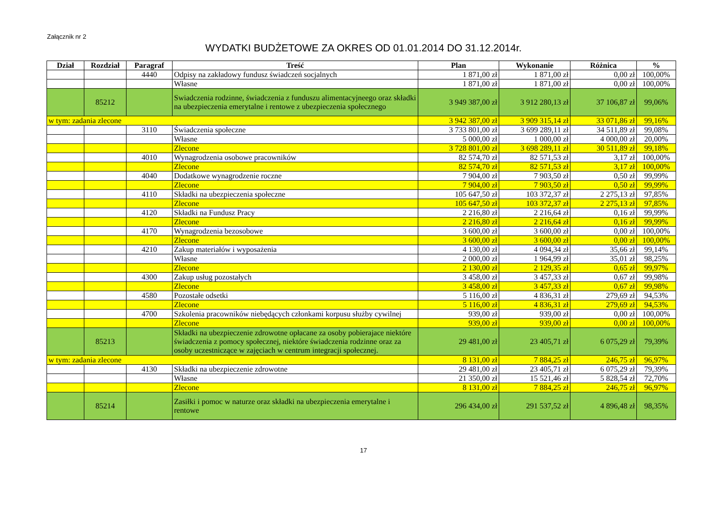Załącznik nr 2
WYDATKI BUDŻETOWE ZA OKRES OD 01.01.2014 DO 31.12.2014r.
| Dział | Rozdział | Paragraf | Treść | Plan | Wykonanie | Różnica | % |
| --- | --- | --- | --- | --- | --- | --- | --- |
| | | 4440 | Odpisy na zakładowy fundusz świadczeń socjalnych | 1 871,00 zł | 1 871,00 zł | 0,00 zł | 100,00% |
| | | | Własne | 1 871,00 zł | 1 871,00 zł | 0,00 zł | 100,00% |
| | 85212 | | Swiadczenia rodzinne, świadczenia z funduszu alimentacyjneego oraz składki na ubezpieczenia emerytalne i rentowe z ubezpieczenia społecznego | 3 949 387,00 zł | 3 912 280,13 zł | 37 106,87 zł | 99,06% |
| w tym: zadania zlecone | | | | 3 942 387,00 zł | 3 909 315,14 zł | 33 071,86 zł | 99,16% |
| | | 3110 | Świadczenia społeczne | 3 733 801,00 zł | 3 699 289,11 zł | 34 511,89 zł | 99,08% |
| | | | Własne | 5 000,00 zł | 1 000,00 zł | 4 000,00 zł | 20,00% |
| | | | Zlecone | 3 728 801,00 zł | 3 698 289,11 zł | 30 511,89 zł | 99,18% |
| | | 4010 | Wynagrodzenia osobowe pracowników | 82 574,70 zł | 82 571,53 zł | 3,17 zł | 100,00% |
| | | | Zlecone | 82 574,70 zł | 82 571,53 zł | 3,17 zł | 100,00% |
| | | 4040 | Dodatkowe wynagrodzenie roczne | 7 904,00 zł | 7 903,50 zł | 0,50 zł | 99,99% |
| | | | Zlecone | 7 904,00 zł | 7 903,50 zł | 0,50 zł | 99,99% |
| | | 4110 | Składki na ubezpieczenia społeczne | 105 647,50 zł | 103 372,37 zł | 2 275,13 zł | 97,85% |
| | | | Zlecone | 105 647,50 zł | 103 372,37 zł | 2 275,13 zł | 97,85% |
| | | 4120 | Składki na Fundusz Pracy | 2 216,80 zł | 2 216,64 zł | 0,16 zł | 99,99% |
| | | | Zlecone | 2 216,80 zł | 2 216,64 zł | 0,16 zł | 99,99% |
| | | 4170 | Wynagrodzenia bezosobowe | 3 600,00 zł | 3 600,00 zł | 0,00 zł | 100,00% |
| | | | Zlecone | 3 600,00 zł | 3 600,00 zł | 0,00 zł | 100,00% |
| | | 4210 | Zakup materiałów i wyposażenia | 4 130,00 zł | 4 094,34 zł | 35,66 zł | 99,14% |
| | | | Własne | 2 000,00 zł | 1 964,99 zł | 35,01 zł | 98,25% |
| | | | Zlecone | 2 130,00 zł | 2 129,35 zł | 0,65 zł | 99,97% |
| | | 4300 | Zakup usług pozostałych | 3 458,00 zł | 3 457,33 zł | 0,67 zł | 99,98% |
| | | | Zlecone | 3 458,00 zł | 3 457,33 zł | 0,67 zł | 99,98% |
| | | 4580 | Pozostałe odsetki | 5 116,00 zł | 4 836,31 zł | 279,69 zł | 94,53% |
| | | | Zlecone | 5 116,00 zł | 4 836,31 zł | 279,69 zł | 94,53% |
| | | 4700 | Szkolenia pracowników niebędących członkami korpusu służby cywilnej | 939,00 zł | 939,00 zł | 0,00 zł | 100,00% |
| | | | Zlecone | 939,00 zł | 939,00 zł | 0,00 zł | 100,00% |
| | 85213 | | Składki na ubezpieczenie zdrowotne opłacane za osoby pobierajace niektóre świadczenia z pomocy społecznej, niektóre świadczenia rodzinne oraz za osoby uczestniczące w zajęciach w centrum integracji społecznej. | 29 481,00 zł | 23 405,71 zł | 6 075,29 zł | 79,39% |
| w tym: zadania zlecone | | | | 8 131,00 zł | 7 884,25 zł | 246,75 zł | 96,97% |
| | | 4130 | Składki na ubezpieczenie zdrowotne | 29 481,00 zł | 23 405,71 zł | 6 075,29 zł | 79,39% |
| | | | Własne | 21 350,00 zł | 15 521,46 zł | 5 828,54 zł | 72,70% |
| | | | Zlecone | 8 131,00 zł | 7 884,25 zł | 246,75 zł | 96,97% |
| | 85214 | | Zasiłki i pomoc w naturze oraz składki na ubezpieczenia emerytalne i rentowe | 296 434,00 zł | 291 537,52 zł | 4 896,48 zł | 98,35% |
17